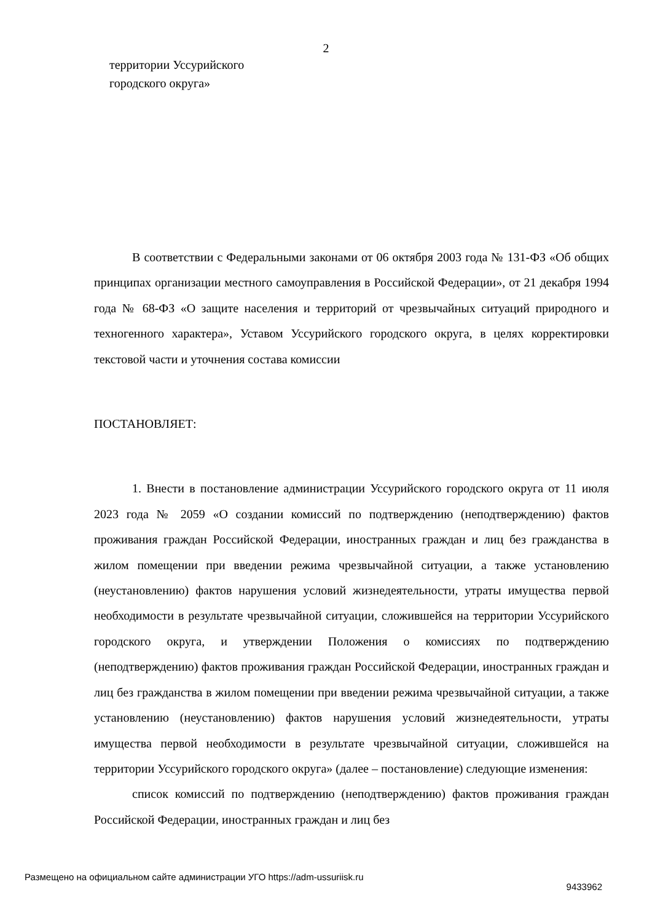2
территории Уссурийского
городского округа»
В соответствии с Федеральными законами от 06 октября 2003 года № 131-ФЗ «Об общих принципах организации местного самоуправления в Российской Федерации», от 21 декабря 1994 года № 68-ФЗ «О защите населения и территорий от чрезвычайных ситуаций природного и техногенного характера», Уставом Уссурийского городского округа, в целях корректировки текстовой части и уточнения состава комиссии
ПОСТАНОВЛЯЕТ:
1. Внести в постановление администрации Уссурийского городского округа от 11 июля 2023 года № 2059 «О создании комиссий по подтверждению (неподтверждению) фактов проживания граждан Российской Федерации, иностранных граждан и лиц без гражданства в жилом помещении при введении режима чрезвычайной ситуации, а также установлению (неустановлению) фактов нарушения условий жизнедеятельности, утраты имущества первой необходимости в результате чрезвычайной ситуации, сложившейся на территории Уссурийского городского округа, и утверждении Положения о комиссиях по подтверждению (неподтверждению) фактов проживания граждан Российской Федерации, иностранных граждан и лиц без гражданства в жилом помещении при введении режима чрезвычайной ситуации, а также установлению (неустановлению) фактов нарушения условий жизнедеятельности, утраты имущества первой необходимости в результате чрезвычайной ситуации, сложившейся на территории Уссурийского городского округа» (далее – постановление) следующие изменения:
список комиссий по подтверждению (неподтверждению) фактов проживания граждан Российской Федерации, иностранных граждан и лиц без
Размещено на официальном сайте администрации УГО https://adm-ussuriisk.ru 9433962